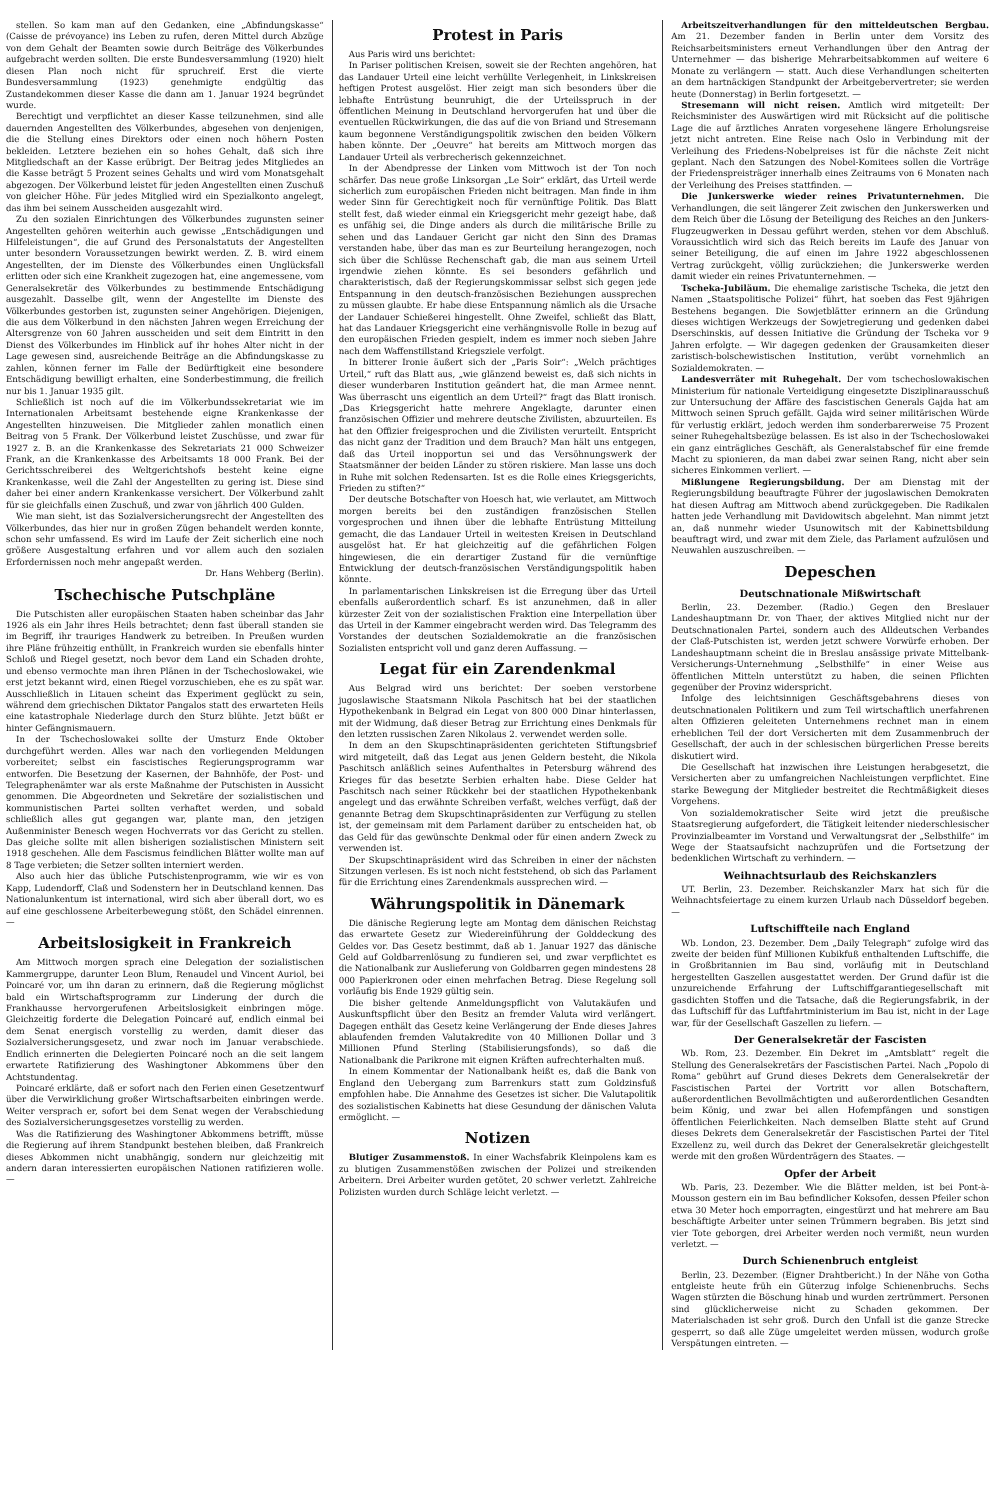stellen. So kam man auf den Gedanken, eine „Abfindungskasse“ (Caisse de prévoyance) ins Leben zu rufen, deren Mittel durch Abzüge von dem Gehalt der Beamten sowie durch Beiträge des Völkerbundes aufgebracht werden sollten. Die erste Bundesversammlung (1920) hielt diesen Plan noch nicht für spruchreif. Erst die vierte Bundesversammlung (1923) genehmigte endgültig das Zustandekommen dieser Kasse die dann am 1. Januar 1924 begründet wurde.
Berechtigt und verpflichtet an dieser Kasse teilzunehmen, sind alle dauernden Angestellten des Völkerbundes, abgesehen von denjenigen, die die Stellung eines Direktors oder einen noch höhern Posten bekleiden. Letztere beziehen ein so hohes Gehalt, daß sich ihre Mitgliedschaft an der Kasse erübrigt. Der Beitrag jedes Mitgliedes an die Kasse beträgt 5 Prozent seines Gehalts und wird vom Monatsgehalt abgezogen. Der Völkerbund leistet für jeden Angestellten einen Zuschuß von gleicher Höhe. Für jedes Mitglied wird ein Spezialkonto angelegt, das ihm bei seinem Ausscheiden ausgezahlt wird.
Zu den sozialen Einrichtungen des Völkerbundes zugunsten seiner Angestellten gehören weiterhin auch gewisse „Entschädigungen und Hilfeleistungen“, die auf Grund des Personalstatuts der Angestellten unter besondern Voraussetzungen bewirkt werden. Z. B. wird einem Angestellten, der im Dienste des Völkerbundes einen Unglücksfall erlitten oder sich eine Krankheit zugezogen hat, eine angemessene, vom Generalsekretär des Völkerbundes zu bestimmende Entschädigung ausgezahlt. Dasselbe gilt, wenn der Angestellte im Dienste des Völkerbundes gestorben ist, zugunsten seiner Angehörigen. Diejenigen, die aus dem Völkerbund in den nächsten Jahren wegen Erreichung der Altersgrenze von 60 Jahren ausscheiden und seit dem Eintritt in den Dienst des Völkerbundes im Hinblick auf ihr hohes Alter nicht in der Lage gewesen sind, ausreichende Beiträge an die Abfindungskasse zu zahlen, können ferner im Falle der Bedürftigkeit eine besondere Entschädigung bewilligt erhalten, eine Sonderbestimmung, die freilich nur bis 1. Januar 1935 gilt.
Schließlich ist noch auf die im Völkerbundssekretariat wie im Internationalen Arbeitsamt bestehende eigne Krankenkasse der Angestellten hinzuweisen. Die Mitglieder zahlen monatlich einen Beitrag von 5 Frank. Der Völkerbund leistet Zuschüsse, und zwar für 1927 z. B. an die Krankenkasse des Sekretariats 21 000 Schweizer Frank, an die Krankenkasse des Arbeitsamts 18 000 Frank. Bei der Gerichtsschreiberei des Weltgerichtshofs besteht keine eigne Krankenkasse, weil die Zahl der Angestellten zu gering ist. Diese sind daher bei einer andern Krankenkasse versichert. Der Völkerbund zahlt für sie gleichfalls einen Zuschuß, und zwar von jährlich 400 Gulden.
Wie man sieht, ist das Sozialversicherungsrecht der Angestellten des Völkerbundes, das hier nur in großen Zügen behandelt werden konnte, schon sehr umfassend. Es wird im Laufe der Zeit sicherlich eine noch größere Ausgestaltung erfahren und vor allem auch den sozialen Erfordernissen noch mehr angepaßt werden.
Dr. Hans Wehberg (Berlin).
Tschechische Putschpläne
Die Putschisten aller europäischen Staaten haben scheinbar das Jahr 1926 als ein Jahr ihres Heils betrachtet; denn fast überall standen sie im Begriff, ihr trauriges Handwerk zu betreiben. In Preußen wurden ihre Pläne frühzeitig enthüllt, in Frankreich wurden sie ebenfalls hinter Schloß und Riegel gesetzt, noch bevor dem Land ein Schaden drohte, und ebenso vermochte man ihren Plänen in der Tschechoslowakei, wie erst jetzt bekannt wird, einen Riegel vorzuschieben, ehe es zu spät war. Ausschließlich in Litauen scheint das Experiment geglückt zu sein, während dem griechischen Diktator Pangalos statt des erwarteten Heils eine katastrophale Niederlage durch den Sturz blühte. Jetzt büßt er hinter Gefängnismauern.
In der Tschechoslowakei sollte der Umsturz Ende Oktober durchgeführt werden. Alles war nach den vorliegenden Meldungen vorbereitet; selbst ein fascistisches Regierungsprogramm war entworfen. Die Besetzung der Kasernen, der Bahnhöfe, der Post- und Telegraphenämter war als erste Maßnahme der Putschisten in Aussicht genommen. Die Abgeordneten und Sekretäre der sozialistischen und kommunistischen Partei sollten verhaftet werden, und sobald schließlich alles gut gegangen war, plante man, den jetzigen Außenminister Benesch wegen Hochverrats vor das Gericht zu stellen. Das gleiche sollte mit allen bisherigen sozialistischen Ministern seit 1918 geschehen. Alle dem Fascismus feindlichen Blätter wollte man auf 8 Tage verbieten; die Setzer sollten interniert werden.
Also auch hier das übliche Putschistenprogramm, wie wir es von Kapp, Ludendorff, Claß und Sodenstern her in Deutschland kennen. Das Nationalunkentum ist international, wird sich aber überall dort, wo es auf eine geschlossene Arbeiterbewegung stößt, den Schädel einrennen. —
Arbeitslosigkeit in Frankreich
Am Mittwoch morgen sprach eine Delegation der sozialistischen Kammergruppe, darunter Leon Blum, Renaudel und Vincent Auriol, bei Poincaré vor, um ihn daran zu erinnern, daß die Regierung möglichst bald ein Wirtschaftsprogramm zur Linderung der durch die Frankhausse hervorgerufenen Arbeitslosigkeit einbringen möge. Gleichzeitig forderte die Delegation Poincaré auf, endlich einmal bei dem Senat energisch vorstellig zu werden, damit dieser das Sozialversicherungsgesetz, und zwar noch im Januar verabschiede. Endlich erinnerten die Delegierten Poincaré noch an die seit langem erwartete Ratifizierung des Washingtoner Abkommens über den Achtstundentag.
Poincaré erklärte, daß er sofort nach den Ferien einen Gesetzentwurf über die Verwirklichung großer Wirtschaftsarbeiten einbringen werde. Weiter versprach er, sofort bei dem Senat wegen der Verabschiedung des Sozialversicherungsgesetzes vorstellig zu werden.
Was die Ratifizierung des Washingtoner Abkommens betrifft, müsse die Regierung auf ihrem Standpunkt bestehen bleiben, daß Frankreich dieses Abkommen nicht unabhängig, sondern nur gleichzeitig mit andern daran interessierten europäischen Nationen ratifizieren wolle. —
Protest in Paris
Aus Paris wird uns berichtet:
In Pariser politischen Kreisen, soweit sie der Rechten angehören, hat das Landauer Urteil eine leicht verhüllte Verlegenheit, in Linkskreisen heftigen Protest ausgelöst. Hier zeigt man sich besonders über die lebhafte Entrüstung beunruhigt, die der Urteilsspruch in der öffentlichen Meinung in Deutschland hervorgerufen hat und über die eventuellen Rückwirkungen, die das auf die von Briand und Stresemann kaum begonnene Verständigungspolitik zwischen den beiden Völkern haben könnte. Der „Oeuvre“ hat bereits am Mittwoch morgen das Landauer Urteil als verbrecherisch gekennzeichnet.
In der Abendpresse der Linken vom Mittwoch ist der Ton noch schärfer. Das neue große Linksorgan „Le Soir“ erklärt, das Urteil werde sicherlich zum europäischen Frieden nicht beitragen. Man finde in ihm weder Sinn für Gerechtigkeit noch für vernünftige Politik. Das Blatt stellt fest, daß wieder einmal ein Kriegsgericht mehr gezeigt habe, daß es unfähig sei, die Dinge anders als durch die militärische Brille zu sehen und das Landauer Gericht gar nicht den Sinn des Dramas verstanden habe, über das man es zur Beurteilung herangezogen, noch sich über die Schlüsse Rechenschaft gab, die man aus seinem Urteil irgendwie ziehen könnte. Es sei besonders gefährlich und charakteristisch, daß der Regierungskommissar selbst sich gegen jede Entspannung in den deutsch-französischen Beziehungen aussprechen zu müssen glaubte. Er habe diese Entspannung nämlich als die Ursache der Landauer Schießerei hingestellt. Ohne Zweifel, schließt das Blatt, hat das Landauer Kriegsgericht eine verhängnisvolle Rolle in bezug auf den europäischen Frieden gespielt, indem es immer noch sieben Jahre nach dem Waffenstillstand Kriegsziele verfolgt.
In bitterer Ironie äußert sich der „Paris Soir“: „Welch prächtiges Urteil,“ ruft das Blatt aus, „wie glänzend beweist es, daß sich nichts in dieser wunderbaren Institution geändert hat, die man Armee nennt. Was überrascht uns eigentlich an dem Urteil?“ fragt das Blatt ironisch. „Das Kriegsgericht hatte mehrere Angeklagte, darunter einen französischen Offizier und mehrere deutsche Zivilisten, abzuurteilen. Es hat den Offizier freigesprochen und die Zivilisten verurteilt. Entspricht das nicht ganz der Tradition und dem Brauch? Man hält uns entgegen, daß das Urteil inopportun sei und das Versöhnungswerk der Staatsmänner der beiden Länder zu stören riskiere. Man lasse uns doch in Ruhe mit solchen Redensarten. Ist es die Rolle eines Kriegsgerichts, Frieden zu stiften?“
Der deutsche Botschafter von Hoesch hat, wie verlautet, am Mittwoch morgen bereits bei den zuständigen französischen Stellen vorgesprochen und ihnen über die lebhafte Entrüstung Mitteilung gemacht, die das Landauer Urteil in weitesten Kreisen in Deutschland ausgelöst hat. Er hat gleichzeitig auf die gefährlichen Folgen hingewiesen, die ein derartiger Zustand für die vernünftige Entwicklung der deutsch-französischen Verständigungspolitik haben könnte.
In parlamentarischen Linkskreisen ist die Erregung über das Urteil ebenfalls außerordentlich scharf. Es ist anzunehmen, daß in aller kürzester Zeit von der sozialistischen Fraktion eine Interpellation über das Urteil in der Kammer eingebracht werden wird. Das Telegramm des Vorstandes der deutschen Sozialdemokratie an die französischen Sozialisten entspricht voll und ganz deren Auffassung. —
Legat für ein Zarendenkmal
Aus Belgrad wird uns berichtet: Der soeben verstorbene jugoslawische Staatsmann Nikola Paschitsch hat bei der staatlichen Hypothekenbank in Belgrad ein Legat von 800 000 Dinar hinterlassen, mit der Widmung, daß dieser Betrag zur Errichtung eines Denkmals für den letzten russischen Zaren Nikolaus 2. verwendet werden solle.
In dem an den Skupschtinapräsidenten gerichteten Stiftungsbrief wird mitgeteilt, daß das Legat aus jenen Geldern besteht, die Nikola Paschitsch anläßlich seines Aufenthaltes in Petersburg während des Krieges für das besetzte Serbien erhalten habe. Diese Gelder hat Paschitsch nach seiner Rückkehr bei der staatlichen Hypothekenbank angelegt und das erwähnte Schreiben verfaßt, welches verfügt, daß der genannte Betrag dem Skupschtinapräsidenten zur Verfügung zu stellen ist, der gemeinsam mit dem Parlament darüber zu entscheiden hat, ob das Geld für das gewünschte Denkmal oder für einen andern Zweck zu verwenden ist.
Der Skupschtinapräsident wird das Schreiben in einer der nächsten Sitzungen verlesen. Es ist noch nicht feststehend, ob sich das Parlament für die Errichtung eines Zarendenkmals aussprechen wird. —
Währungspolitik in Dänemark
Die dänische Regierung legte am Montag dem dänischen Reichstag das erwartete Gesetz zur Wiedereinführung der Golddeckung des Geldes vor. Das Gesetz bestimmt, daß ab 1. Januar 1927 das dänische Geld auf Goldbarrenlösung zu fundieren sei, und zwar verpflichtet es die Nationalbank zur Auslieferung von Goldbarren gegen mindestens 28 000 Papierkronen oder einen mehrfachen Betrag. Diese Regelung soll vorläufig bis Ende 1929 gültig sein.
Die bisher geltende Anmeldungspflicht von Valutakäufen und Auskunftspflicht über den Besitz an fremder Valuta wird verlängert. Dagegen enthält das Gesetz keine Verlängerung der Ende dieses Jahres ablaufenden fremden Valutakredite von 40 Millionen Dollar und 3 Millionen Pfund Sterling (Stabilisierungsfonds), so daß die Nationalbank die Parikrone mit eignen Kräften aufrechterhalten muß.
In einem Kommentar der Nationalbank heißt es, daß die Bank von England den Uebergang zum Barrenkurs statt zum Goldzinsfuß empfohlen habe. Die Annahme des Gesetzes ist sicher. Die Valutapolitik des sozialistischen Kabinetts hat diese Gesundung der dänischen Valuta ermöglicht. —
Notizen
Blutiger Zusammenstoß. In einer Wachsfabrik Kleinpolens kam es zu blutigen Zusammenstößen zwischen der Polizei und streikenden Arbeitern. Drei Arbeiter wurden getötet, 20 schwer verletzt. Zahlreiche Polizisten wurden durch Schläge leicht verletzt. —
Arbeitszeitverhandlungen für den mitteldeutschen Bergbau. Am 21. Dezember fanden in Berlin unter dem Vorsitz des Reichsarbeitsministers erneut Verhandlungen über den Antrag der Unternehmer — das bisherige Mehrarbeitsabkommen auf weitere 6 Monate zu verlängern — statt. Auch diese Verhandlungen scheiterten an dem hartnäckigen Standpunkt der Arbeitgebervertreter; sie werden heute (Donnerstag) in Berlin fortgesetzt. —
Stresemann will nicht reisen. Amtlich wird mitgeteilt: Der Reichsminister des Auswärtigen wird mit Rücksicht auf die politische Lage die auf ärztliches Anraten vorgesehene längere Erholungsreise jetzt nicht antreten. Eine Reise nach Oslo in Verbindung mit der Verleihung des Friedens-Nobelpreises ist für die nächste Zeit nicht geplant. Nach den Satzungen des Nobel-Komitees sollen die Vorträge der Friedenspreisträger innerhalb eines Zeitraums von 6 Monaten nach der Verleihung des Preises stattfinden. —
Die Junkerswerke wieder reines Privatunternehmen. Die Verhandlungen, die seit längerer Zeit zwischen den Junkerswerken und dem Reich über die Lösung der Beteiligung des Reiches an den Junkers-Flugzeugwerken in Dessau geführt werden, stehen vor dem Abschluß. Voraussichtlich wird sich das Reich bereits im Laufe des Januar von seiner Beteiligung, die auf einen im Jahre 1922 abgeschlossenen Vertrag zurückgeht, völlig zurückziehen; die Junkerswerke werden damit wieder ein reines Privatunternehmen. —
Tscheka-Jubiläum. Die ehemalige zaristische Tscheka, die jetzt den Namen „Staatspolitische Polizei“ führt, hat soeben das Fest 9jährigen Bestehens begangen. Die Sowjetblätter erinnern an die Gründung dieses wichtigen Werkzeugs der Sowjetregierung und gedenken dabei Dserschinskis, auf dessen Initiative die Gründung der Tscheka vor 9 Jahren erfolgte. — Wir dagegen gedenken der Grausamkeiten dieser zaristisch-bolschewistischen Institution, verübt vornehmlich an Sozialdemokraten. —
Landesverräter mit Ruhegehalt. Der vom tschechoslowakischen Ministerium für nationale Verteidigung eingesetzte Disziplinarausschuß zur Untersuchung der Affäre des fascistischen Generals Gajda hat am Mittwoch seinen Spruch gefällt. Gajda wird seiner militärischen Würde für verlustig erklärt, jedoch werden ihm sonderbarerweise 75 Prozent seiner Ruhegehaltsbezüge belassen. Es ist also in der Tschechoslowakei ein ganz einträgliches Geschäft, als Generalstabschef für eine fremde Macht zu spionieren, da man dabei zwar seinen Rang, nicht aber sein sicheres Einkommen verliert. —
Mißlungene Regierungsbildung. Der am Dienstag mit der Regierungsbildung beauftragte Führer der jugoslawischen Demokraten hat diesen Auftrag am Mittwoch abend zurückgegeben. Die Radikalen hatten jede Verhandlung mit Davidowitsch abgelehnt. Man nimmt jetzt an, daß nunmehr wieder Usunowitsch mit der Kabinettsbildung beauftragt wird, und zwar mit dem Ziele, das Parlament aufzulösen und Neuwahlen auszuschreiben. —
Depeschen
Deutschnationale Mißwirtschaft
Berlin, 23. Dezember. (Radio.) Gegen den Breslauer Landeshauptmann Dr. von Thaer, der aktives Mitglied nicht nur der Deutschnationalen Partei, sondern auch des Alldeutschen Verbandes der Claß-Putschisten ist, werden jetzt schwere Vorwürfe erhoben. Der Landeshauptmann scheint die in Breslau ansässige private Mittelbank-Versicherungs-Unternehmung „Selbsthilfe“ in einer Weise aus öffentlichen Mitteln unterstützt zu haben, die seinen Pflichten gegenüber der Provinz widerspricht.
Infolge des leichtsinnigen Geschäftsgebahrens dieses von deutschnationalen Politikern und zum Teil wirtschaftlich unerfahrenen alten Offizieren geleiteten Unternehmens rechnet man in einem erheblichen Teil der dort Versicherten mit dem Zusammenbruch der Gesellschaft, der auch in der schlesischen bürgerlichen Presse bereits diskutiert wird.
Die Gesellschaft hat inzwischen ihre Leistungen herabgesetzt, die Versicherten aber zu umfangreichen Nachleistungen verpflichtet. Eine starke Bewegung der Mitglieder bestreitet die Rechtmäßigkeit dieses Vorgehens.
Von sozialdemokratischer Seite wird jetzt die preußische Staatsregierung aufgefordert, die Tätigkeit leitender niederschlesischer Provinzialbeamter im Vorstand und Verwaltungsrat der „Selbsthilfe“ im Wege der Staatsaufsicht nachzuprüfen und die Fortsetzung der bedenklichen Wirtschaft zu verhindern. —
Weihnachtsurlaub des Reichskanzlers
UT. Berlin, 23. Dezember. Reichskanzler Marx hat sich für die Weihnachtsfeiertage zu einem kurzen Urlaub nach Düsseldorf begeben. —
Luftschiffteile nach England
Wb. London, 23. Dezember. Dem „Daily Telegraph“ zufolge wird das zweite der beiden fünf Millionen Kubikfuß enthaltenden Luftschiffe, die in Großbritannien im Bau sind, vorläufig mit in Deutschland hergestellten Gaszellen ausgestattet werden. Der Grund dafür ist die unzureichende Erfahrung der Luftschiffgarantiegesellschaft mit gasdichten Stoffen und die Tatsache, daß die Regierungsfabrik, in der das Luftschiff für das Luftfahrtministerium im Bau ist, nicht in der Lage war, für der Gesellschaft Gaszellen zu liefern. —
Der Generalsekretär der Fascisten
Wb. Rom, 23. Dezember. Ein Dekret im „Amtsblatt“ regelt die Stellung des Generalsekretärs der Fascistischen Partei. Nach „Popolo di Roma“ gebührt auf Grund dieses Dekrets dem Generalsekretär der Fascistischen Partei der Vortritt vor allen Botschaftern, außerordentlichen Bevollmächtigten und außerordentlichen Gesandten beim König, und zwar bei allen Hofempfängen und sonstigen öffentlichen Feierlichkeiten. Nach demselben Blatte steht auf Grund dieses Dekrets dem Generalsekretär der Fascistischen Partei der Titel Exzellenz zu, weil durch das Dekret der Generalsekretär gleichgestellt werde mit den großen Würdenträgern des Staates. —
Opfer der Arbeit
Wb. Paris, 23. Dezember. Wie die Blätter melden, ist bei Pont-à-Mousson gestern ein im Bau befindlicher Koksofen, dessen Pfeiler schon etwa 30 Meter hoch emporragten, eingestürzt und hat mehrere am Bau beschäftigte Arbeiter unter seinen Trümmern begraben. Bis jetzt sind vier Tote geborgen, drei Arbeiter werden noch vermißt, neun wurden verletzt. —
Durch Schienenbruch entgleist
Berlin, 23. Dezember. (Eigner Drahtbericht.) In der Nähe von Gotha entgleiste heute früh ein Güterzug infolge Schienenbruchs. Sechs Wagen stürzten die Böschung hinab und wurden zertrümmert. Personen sind glücklicherweise nicht zu Schaden gekommen. Der Materialschaden ist sehr groß. Durch den Unfall ist die ganze Strecke gesperrt, so daß alle Züge umgeleitet werden müssen, wodurch große Verspätungen eintreten. —